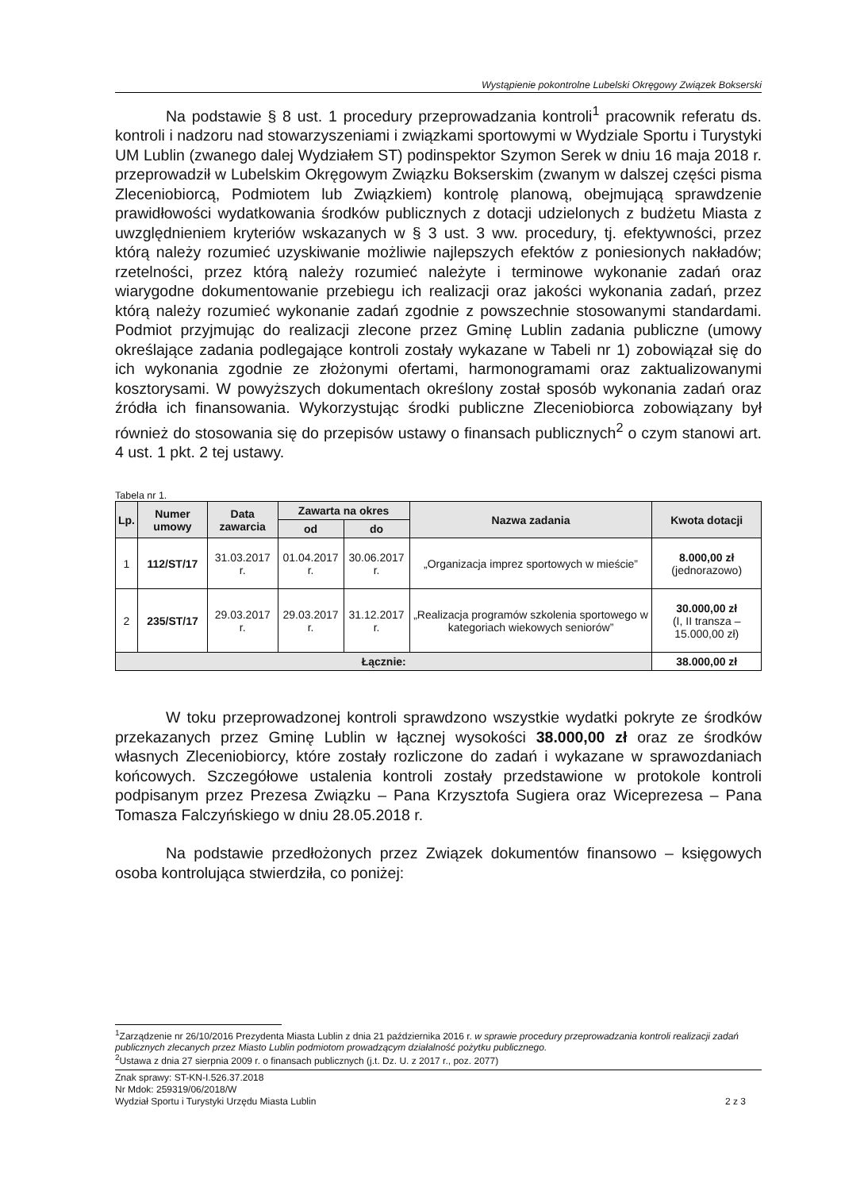Wystąpienie pokontrolne Lubelski Okręgowy Związek Bokserski
Na podstawie § 8 ust. 1 procedury przeprowadzania kontroli<sup>1</sup> pracownik referatu ds. kontroli i nadzoru nad stowarzyszeniami i związkami sportowymi w Wydziale Sportu i Turystyki UM Lublin (zwanego dalej Wydziałem ST) podinspektor Szymon Serek w dniu 16 maja 2018 r. przeprowadził w Lubelskim Okręgowym Związku Bokserskim (zwanym w dalszej części pisma Zleceniobiorcą, Podmiotem lub Związkiem) kontrolę planową, obejmującą sprawdzenie prawidłowości wydatkowania środków publicznych z dotacji udzielonych z budżetu Miasta z uwzględnieniem kryteriów wskazanych w § 3 ust. 3 ww. procedury, tj. efektywności, przez którą należy rozumieć uzyskiwanie możliwie najlepszych efektów z poniesionych nakładów; rzetelności, przez którą należy rozumieć należyte i terminowe wykonanie zadań oraz wiarygodne dokumentowanie przebiegu ich realizacji oraz jakości wykonania zadań, przez którą należy rozumieć wykonanie zadań zgodnie z powszechnie stosowanymi standardami. Podmiot przyjmując do realizacji zlecone przez Gminę Lublin zadania publiczne (umowy określające zadania podlegające kontroli zostały wykazane w Tabeli nr 1) zobowiązał się do ich wykonania zgodnie ze złożonymi ofertami, harmonogramami oraz zaktualizowanymi kosztorysami. W powyższych dokumentach określony został sposób wykonania zadań oraz źródła ich finansowania. Wykorzystując środki publiczne Zleceniobiorca zobowiązany był również do stosowania się do przepisów ustawy o finansach publicznych<sup>2</sup> o czym stanowi art. 4 ust. 1 pkt. 2 tej ustawy.
Tabela nr 1.
| Lp. | Numer umowy | Data zawarcia | Zawarta na okres | | Nazwa zadania | Kwota dotacji |
| --- | --- | --- | --- | --- | --- | --- |
| | | | od | do | | |
| 1 | 112/ST/17 | 31.03.2017 r. | 01.04.2017 r. | 30.06.2017 r. | „Organizacja imprez sportowych w mieście” | 8.000,00 zł (jednorazowo) |
| 2 | 235/ST/17 | 29.03.2017 r. | 29.03.2017 r. | 31.12.2017 r. | „Realizacja programów szkolenia sportowego w kategoriach wiekowych seniorów” | 30.000,00 zł (I, II transza – 15.000,00 zł) |
| Łącznie: | | | | | | 38.000,00 zł |
W toku przeprowadzonej kontroli sprawdzono wszystkie wydatki pokryte ze środków przekazanych przez Gminę Lublin w łącznej wysokości 38.000,00 zł oraz ze środków własnych Zleceniobiorcy, które zostały rozliczone do zadań i wykazane w sprawozdaniach końcowych. Szczegółowe ustalenia kontroli zostały przedstawione w protokole kontroli podpisanym przez Prezesa Związku – Pana Krzysztofa Sugiera oraz Wiceprezesa – Pana Tomasza Falczyńskiego w dniu 28.05.2018 r.
Na podstawie przedłożonych przez Związek dokumentów finansowo – księgowych osoba kontrolująca stwierdziła, co poniżej:
<sup>1</sup> Zarządzenie nr 26/10/2016 Prezydenta Miasta Lublin z dnia 21 października 2016 r. w sprawie procedury przeprowadzania kontroli realizacji zadań publicznych zlecanych przez Miasto Lublin podmiotom prowadzącym działalność pożytku publicznego.
<sup>2</sup> Ustawa z dnia 27 sierpnia 2009 r. o finansach publicznych (j.t. Dz. U. z 2017 r., poz. 2077)
Znak sprawy: ST-KN-I.526.37.2018
Nr Mdok: 259319/06/2018/W
Wydział Sportu i Turystyki Urzędu Miasta Lublin
2 z 3